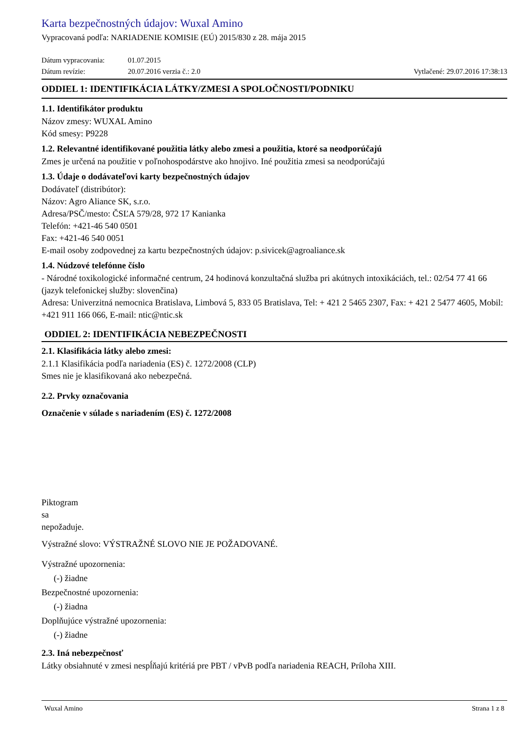Karta bezpečnostných údajov: Wuxal Amino
Vypracovaná podľa: NARIADENIE KOMISIE (EÚ) 2015/830 z 28. mája 2015
Dátum vypracovania: 01.07.2015
Dátum revízie: 20.07.2016 verzia č.: 2.0
Vytlačené: 29.07.2016 17:38:13
ODDIEL 1: IDENTIFIKÁCIA LÁTKY/ZMESI A SPOLOČNOSTI/PODNIKU
1.1. Identifikátor produktu
Názov zmesy: WUXAL Amino
Kód smesy: P9228
1.2. Relevantné identifikované použitia látky alebo zmesi a použitia, ktoré sa neodporúčajú
Zmes je určená na použitie v poľnohospodárstve ako hnojivo. Iné použitia zmesi sa neodporúčajú
1.3. Údaje o dodávateľovi karty bezpečnostných údajov
Dodávateľ (distribútor):
Názov: Agro Aliance SK, s.r.o.
Adresa/PSČ/mesto: ČSĽA 579/28, 972 17 Kanianka
Telefón: +421-46 540 0501
Fax: +421-46 540 0051
E-mail osoby zodpovednej za kartu bezpečnostných údajov: p.sivicek@agroaliance.sk
1.4. Núdzové telefónne číslo
- Národné toxikologické informačné centrum, 24 hodinová konzultačná služba pri akútnych intoxikáciách, tel.: 02/54 77 41 66 (jazyk telefonickej služby: slovenčina)
Adresa: Univerzitná nemocnica Bratislava, Limbová 5, 833 05 Bratislava, Tel: + 421 2 5465 2307, Fax: + 421 2 5477 4605, Mobil: +421 911 166 066, E-mail: ntic@ntic.sk
ODDIEL 2: IDENTIFIKÁCIA NEBEZPEČNOSTI
2.1. Klasifikácia látky alebo zmesi:
2.1.1 Klasifikácia podľa nariadenia (ES) č. 1272/2008 (CLP)
Smes nie je klasifikovaná ako nebezpečná.
2.2. Prvky označovania
Označenie v súlade s nariadením (ES) č. 1272/2008
Piktogram
sa
nepožaduje.
Výstražné slovo: VÝSTRAŽNÉ SLOVO NIE JE POŽADOVANÉ.
Výstražné upozornenia:
(-) žiadne
Bezpečnostné upozornenia:
(-) žiadna
Doplňujúce výstražné upozornenia:
(-) žiadne
2.3. Iná nebezpečnosť
Látky obsiahnuté v zmesi nespĺňajú kritériá pre PBT / vPvB podľa nariadenia REACH, Príloha XIII.
Wuxal Amino Strana 1 z 8